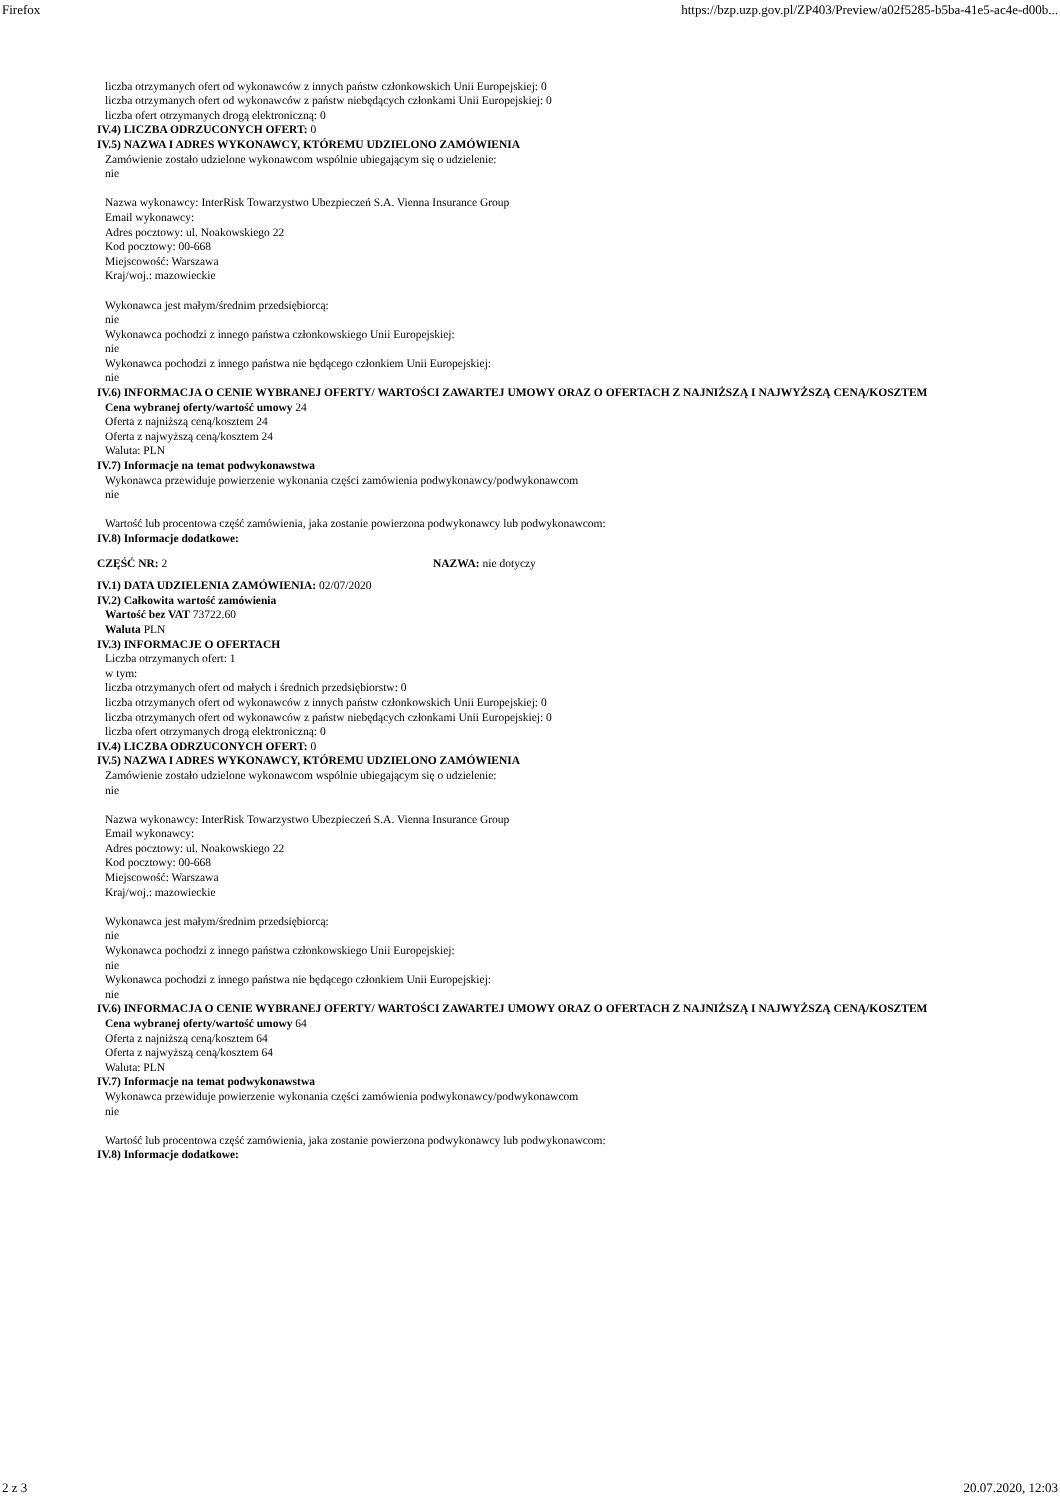Firefox https://bzp.uzp.gov.pl/ZP403/Preview/a02f5285-b5ba-41e5-ac4e-d00b...
liczba otrzymanych ofert od wykonawców z innych państw członkowskich Unii Europejskiej: 0
liczba otrzymanych ofert od wykonawców z państw niebędących członkami Unii Europejskiej: 0
liczba ofert otrzymanych drogą elektroniczną: 0
IV.4) LICZBA ODRZUCONYCH OFERT: 0
IV.5) NAZWA I ADRES WYKONAWCY, KTÓREMU UDZIELONO ZAMÓWIENIA
Zamówienie zostało udzielone wykonawcom wspólnie ubiegającym się o udzielenie:
nie
Nazwa wykonawcy: InterRisk Towarzystwo Ubezpieczeń S.A. Vienna Insurance Group
Email wykonawcy:
Adres pocztowy: ul. Noakowskiego 22
Kod pocztowy: 00-668
Miejscowość: Warszawa
Kraj/woj.: mazowieckie
Wykonawca jest małym/średnim przedsiębiorcą:
nie
Wykonawca pochodzi z innego państwa członkowskiego Unii Europejskiej:
nie
Wykonawca pochodzi z innego państwa nie będącego członkiem Unii Europejskiej:
nie
IV.6) INFORMACJA O CENIE WYBRANEJ OFERTY/ WARTOŚCI ZAWARTEJ UMOWY ORAZ O OFERTACH Z NAJNIŻSZĄ I NAJWYŻSZĄ CENĄ/KOSZTEM
Cena wybranej oferty/wartość umowy 24
Oferta z najniższą ceną/kosztem 24
Oferta z najwyższą ceną/kosztem 24
Waluta: PLN
IV.7) Informacje na temat podwykonawstwa
Wykonawca przewiduje powierzenie wykonania części zamówienia podwykonawcy/podwykonawcom
nie
Wartość lub procentowa część zamówienia, jaka zostanie powierzona podwykonawcy lub podwykonawcom:
IV.8) Informacje dodatkowe:
CZĘŚĆ NR: 2 NAZWA: nie dotyczy
IV.1) DATA UDZIELENIA ZAMÓWIENIA: 02/07/2020
IV.2) Całkowita wartość zamówienia
Wartość bez VAT 73722.60
Waluta PLN
IV.3) INFORMACJE O OFERTACH
Liczba otrzymanych ofert: 1
w tym:
liczba otrzymanych ofert od małych i średnich przedsiębiorstw: 0
liczba otrzymanych ofert od wykonawców z innych państw członkowskich Unii Europejskiej: 0
liczba otrzymanych ofert od wykonawców z państw niebędących członkami Unii Europejskiej: 0
liczba ofert otrzymanych drogą elektroniczną: 0
IV.4) LICZBA ODRZUCONYCH OFERT: 0
IV.5) NAZWA I ADRES WYKONAWCY, KTÓREMU UDZIELONO ZAMÓWIENIA
Zamówienie zostało udzielone wykonawcom wspólnie ubiegającym się o udzielenie:
nie
Nazwa wykonawcy: InterRisk Towarzystwo Ubezpieczeń S.A. Vienna Insurance Group
Email wykonawcy:
Adres pocztowy: ul. Noakowskiego 22
Kod pocztowy: 00-668
Miejscowość: Warszawa
Kraj/woj.: mazowieckie
Wykonawca jest małym/średnim przedsiębiorcą:
nie
Wykonawca pochodzi z innego państwa członkowskiego Unii Europejskiej:
nie
Wykonawca pochodzi z innego państwa nie będącego członkiem Unii Europejskiej:
nie
IV.6) INFORMACJA O CENIE WYBRANEJ OFERTY/ WARTOŚCI ZAWARTEJ UMOWY ORAZ O OFERTACH Z NAJNIŻSZĄ I NAJWYŻSZĄ CENĄ/KOSZTEM
Cena wybranej oferty/wartość umowy 64
Oferta z najniższą ceną/kosztem 64
Oferta z najwyższą ceną/kosztem 64
Waluta: PLN
IV.7) Informacje na temat podwykonawstwa
Wykonawca przewiduje powierzenie wykonania części zamówienia podwykonawcy/podwykonawcom
nie
Wartość lub procentowa część zamówienia, jaka zostanie powierzona podwykonawcy lub podwykonawcom:
IV.8) Informacje dodatkowe:
2 z 3 20.07.2020, 12:03